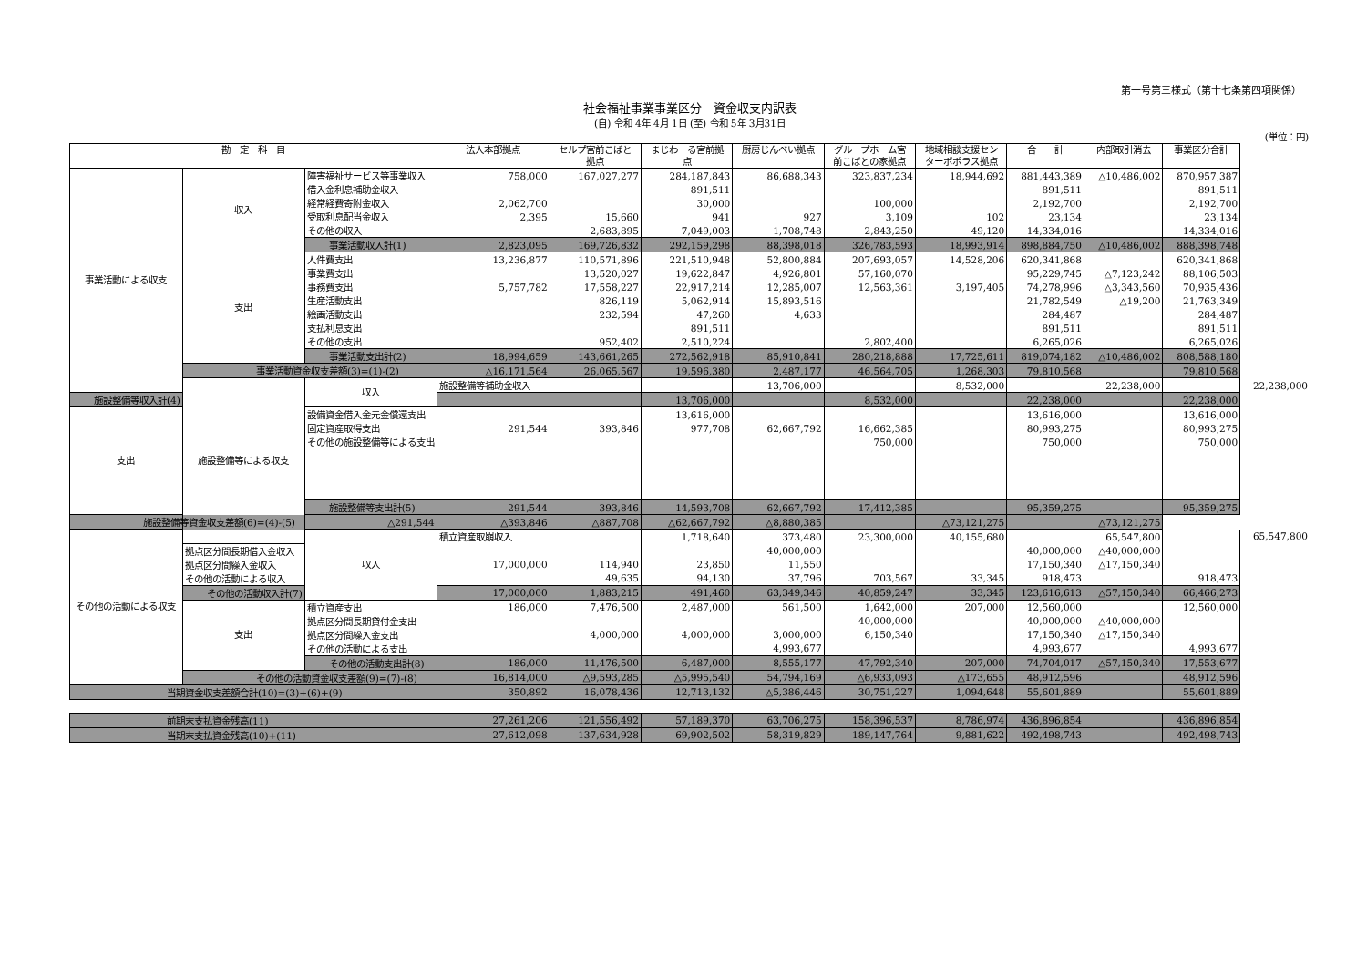第一号第三様式（第十七条第四項関係）
社会福祉事業事業区分　資金収支内訳表
(自) 令和 4年 4月 1日 (至) 令和 5年 3月31日
(単位：円)
| 勘 定 科 目 | | | 法人本部拠点 | セルプ宮前こばと 拠点 | まじわーる宮前拠 点 | 厨房じんべい拠点 | グループホーム宮 前こばとの家拠点 | 地域相談支援セン ターポポラス拠点 | 合 計 | 内部取引消去 | 事業区分合計 | |
| --- | --- | --- | --- | --- | --- | --- | --- | --- | --- | --- | --- | --- |
| 事業活動による収支 | 収入 | 障害福祉サービス等事業収入 | 758,000 | 167,027,277 | 284,187,843 | 86,688,343 | 323,837,234 | 18,944,692 | 881,443,389 | △10,486,002 | 870,957,387 | |
| | | 借入金利息補助金収入 | | | 891,511 | | | | 891,511 | | 891,511 | |
| | | 経常経費寄附金収入 | 2,062,700 | | 30,000 | | 100,000 | | 2,192,700 | | 2,192,700 | |
| | | 受取利息配当金収入 | 2,395 | 15,660 | 941 | 927 | 3,109 | 102 | 23,134 | | 23,134 | |
| | | その他の収入 | | 2,683,895 | 7,049,003 | 1,708,748 | 2,843,250 | 49,120 | 14,334,016 | | 14,334,016 | |
| | | 事業活動収入計(1) | 2,823,095 | 169,726,832 | 292,159,298 | 88,398,018 | 326,783,593 | 18,993,914 | 898,884,750 | △10,486,002 | 888,398,748 | |
| | 支出 | 人件費支出 | 13,236,877 | 110,571,896 | 221,510,948 | 52,800,884 | 207,693,057 | 14,528,206 | 620,341,868 | | 620,341,868 | |
| | | 事業費支出 | | 13,520,027 | 19,622,847 | 4,926,801 | 57,160,070 | | 95,229,745 | △7,123,242 | 88,106,503 | |
| | | 事務費支出 | 5,757,782 | 17,558,227 | 22,917,214 | 12,285,007 | 12,563,361 | 3,197,405 | 74,278,996 | △3,343,560 | 70,935,436 | |
| | | 生産活動支出 | | 826,119 | 5,062,914 | 15,893,516 | | | 21,782,549 | △19,200 | 21,763,349 | |
| | | 絵画活動支出 | | 232,594 | 47,260 | 4,633 | | | 284,487 | | 284,487 | |
| | | 支払利息支出 | | | 891,511 | | | | 891,511 | | 891,511 | |
| | | その他の支出 | | 952,402 | 2,510,224 | | 2,802,400 | | 6,265,026 | | 6,265,026 | |
| | | 事業活動支出計(2) | 18,994,659 | 143,661,265 | 272,562,918 | 85,910,841 | 280,218,888 | 17,725,611 | 819,074,182 | △10,486,002 | 808,588,180 | |
| | 事業活動資金収支差額(3)=(1)-(2) | | △16,171,564 | 26,065,567 | 19,596,380 | 2,487,177 | 46,564,705 | 1,268,303 | 79,810,568 | | 79,810,568 | |
| | 施設整備等による収支 | 収入 | 施設整備等補助金収入 | | | 13,706,000 | | 8,532,000 | | 22,238,000 | | 22,238,000 |
| 施設整備等収入計(4) | | | | | 13,706,000 | | 8,532,000 | | 22,238,000 | | 22,238,000 | |
| 支出 | | 設備資金借入金元金償還支出 | | | 13,616,000 | | | | 13,616,000 | | 13,616,000 | |
| | | 固定資産取得支出 | 291,544 | 393,846 | 977,708 | 62,667,792 | 16,662,385 | | 80,993,275 | | 80,993,275 | |
| | | その他の施設整備等による支出 | | | | | 750,000 | | 750,000 | | 750,000 | |
| | | 施設整備等支出計(5) | 291,544 | 393,846 | 14,593,708 | 62,667,792 | 17,412,385 | | 95,359,275 | | 95,359,275 | |
| 施設整備等資金収支差額(6)=(4)-(5) | | △291,544 | △393,846 | △887,708 | △62,667,792 | △8,880,385 | | △73,121,275 | | △73,121,275 | | |
| その他の活動による収支 | | 収入 | 積立資産取崩収入 | | 1,718,640 | 373,480 | 23,300,000 | 40,155,680 | | 65,547,800 | | 65,547,800 |
| | 拠点区分間長期借入金収入 | | | | | 40,000,000 | | | 40,000,000 | △40,000,000 | | |
| | 拠点区分間繰入金収入 | | 17,000,000 | 114,940 | 23,850 | 11,550 | | | 17,150,340 | △17,150,340 | | |
| | その他の活動による収入 | | | 49,635 | 94,130 | 37,796 | 703,567 | 33,345 | 918,473 | | 918,473 | |
| | その他の活動収入計(7) | | 17,000,000 | 1,883,215 | 491,460 | 63,349,346 | 40,859,247 | 33,345 | 123,616,613 | △57,150,340 | 66,466,273 | |
| | 支出 | 積立資産支出 | 186,000 | 7,476,500 | 2,487,000 | 561,500 | 1,642,000 | 207,000 | 12,560,000 | | 12,560,000 | |
| | | 拠点区分間長期貸付金支出 | | | | | 40,000,000 | | 40,000,000 | △40,000,000 | | |
| | | 拠点区分間繰入金支出 | | 4,000,000 | 4,000,000 | 3,000,000 | 6,150,340 | | 17,150,340 | △17,150,340 | | |
| | | その他の活動による支出 | | | | 4,993,677 | | | 4,993,677 | | 4,993,677 | |
| | | その他の活動支出計(8) | 186,000 | 11,476,500 | 6,487,000 | 8,555,177 | 47,792,340 | 207,000 | 74,704,017 | △57,150,340 | 17,553,677 | |
| | その他の活動資金収支差額(9)=(7)-(8) | | 16,814,000 | △9,593,285 | △5,995,540 | 54,794,169 | △6,933,093 | △173,655 | 48,912,596 | | 48,912,596 | |
| 当期資金収支差額合計(10)=(3)+(6)+(9) | | | 350,892 | 16,078,436 | 12,713,132 | △5,386,446 | 30,751,227 | 1,094,648 | 55,601,889 | | 55,601,889 | |
| 前期末支払資金残高(11) | | | 27,261,206 | 121,556,492 | 57,189,370 | 63,706,275 | 158,396,537 | 8,786,974 | 436,896,854 | | 436,896,854 | |
| 当期末支払資金残高(10)+(11) | | | 27,612,098 | 137,634,928 | 69,902,502 | 58,319,829 | 189,147,764 | 9,881,622 | 492,498,743 | | 492,498,743 | |